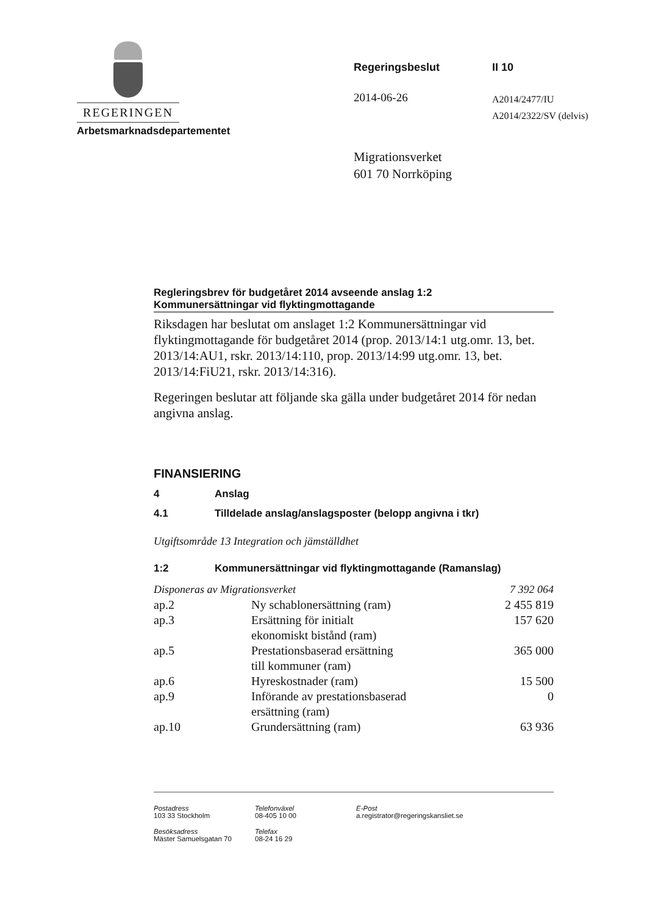REGERINGEN
Arbetsmarknadsdepartementet
Regeringsbeslut II 10
2014-06-26
A2014/2477/IU
A2014/2322/SV (delvis)
Migrationsverket
601 70 Norrköping
Regleringsbrev för budgetåret 2014 avseende anslag 1:2
Kommunersättningar vid flyktingmottagande
Riksdagen har beslutat om anslaget 1:2 Kommunersättningar vid flyktingmottagande för budgetåret 2014 (prop. 2013/14:1 utg.omr. 13, bet. 2013/14:AU1, rskr. 2013/14:110, prop. 2013/14:99 utg.omr. 13, bet. 2013/14:FiU21, rskr. 2013/14:316).
Regeringen beslutar att följande ska gälla under budgetåret 2014 för nedan angivna anslag.
FINANSIERING
4 Anslag
4.1 Tilldelade anslag/anslagsposter (belopp angivna i tkr)
Utgiftsområde 13 Integration och jämställdhet
1:2 Kommunersättningar vid flyktingmottagande (Ramanslag)
| Disponeras av Migrationsverket | | 7 392 064 |
| ap.2 | Ny schablonersättning (ram) | 2 455 819 |
| ap.3 | Ersättning för initialt ekonomiskt bistånd (ram) | 157 620 |
| ap.5 | Prestationsbaserad ersättning till kommuner (ram) | 365 000 |
| ap.6 | Hyreskostnader (ram) | 15 500 |
| ap.9 | Införande av prestationsbaserad ersättning (ram) | 0 |
| ap.10 | Grundersättning (ram) | 63 936 |
Postadress
103 33 Stockholm
Telefonväxel
08-405 10 00
E-Post
a.registrator@regeringskansliet.se
Besöksadress
Mäster Samuelsgatan 70
Telefax
08-24 16 29